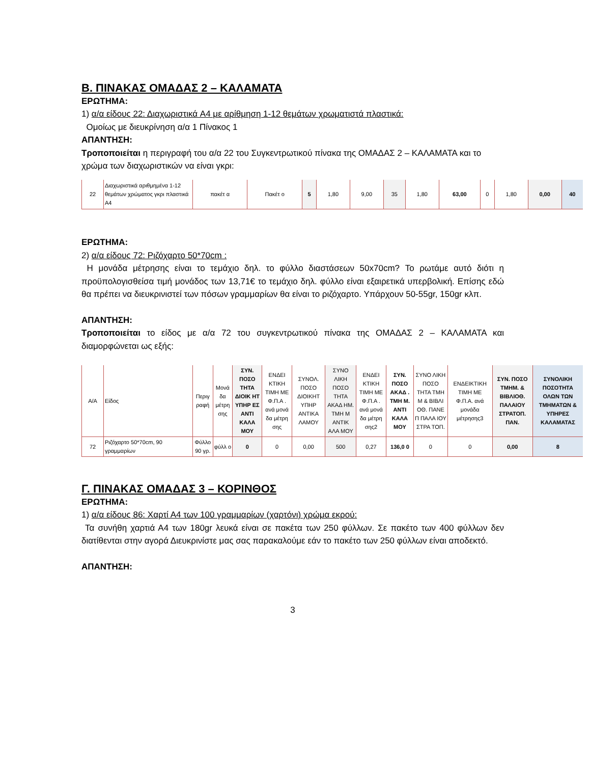Β. ΠΙΝΑΚΑΣ ΟΜΑΔΑΣ 2 – ΚΑΛΑΜΑΤΑ
ΕΡΩΤΗΜΑ:
1) α/α είδους 22: Διαχωριστικά A4 με αρίθμηση 1-12 θεμάτων χρωματιστά πλαστικά:
Ομοίως με διευκρίνηση α/α 1 Πίνακος 1
ΑΠΑΝΤΗΣΗ:
Τροποποιείται η περιγραφή του α/α 22 του Συγκεντρωτικού πίνακα της ΟΜΑΔΑΣ 2 – ΚΑΛΑΜΑΤΑ και το χρώμα των διαχωριστικών να είναι γκρι:
| 22 | Διαχωριστικά αριθμημένα 1-12 θεμάτων χρώματος γκρι πλαστικά A4 | πακέτ α | Πακέτ ο | 5 | 1,80 | 9,00 | 35 | 1,80 | 63,00 | 0 | 1,80 | 0,00 | 40 |
ΕΡΩΤΗΜΑ:
2) α/α είδους 72: Ριζόχαρτο 50*70cm :
Η μονάδα μέτρησης είναι το τεμάχιο δηλ. το φύλλο διαστάσεων 50x70cm? Το ρωτάμε αυτό διότι η προϋπολογισθείσα τιμή μονάδος των 13,71€ το τεμάχιο δηλ. φύλλο είναι εξαιρετικά υπερβολική. Επίσης εδώ θα πρέπει να διευκρινιστεί των πόσων γραμμαρίων θα είναι το ριζόχαρτο. Υπάρχουν 50-55gr, 150gr κλπ.
ΑΠΑΝΤΗΣΗ:
Τροποποιείται το είδος με α/α 72 του συγκεντρωτικού πίνακα της ΟΜΑΔΑΣ 2 – ΚΑΛΑΜΑΤΑ και διαμορφώνεται ως εξής:
| Α/Α | Είδος | Περιγ ραφή | Μονά δα μέτρη σης | ΣΥΝ. ΠΟΣΟ ΤΗΤΑ ΔΙΟΙΚ ΗΤ ΥΠΗΡ ΕΣ ΑΝΤΙ ΚΑΛΑ ΜΟΥ | ΕΝΔΕΙ ΚΤΙΚΗ ΤΙΜΗ ΜΕ Φ.Π.Α . ανά μονά δα μέτρη σης | ΣΥΝΟΛ. ΠΟΣΟ ΔΙΟΙΚΗΤ ΥΠΗΡ ΑΝΤΙΚΑ ΛΑΜΟΥ | ΣΥΝΟ ΛΙΚΗ ΠΟΣΟ ΤΗΤΑ ΑΚΑΔ ΗΜ. ΤΜΗ Μ ΑΝΤΙΚ ΑΛΑ ΜΟΥ | ΕΝΔΕΙ ΚΤΙΚΗ ΤΙΜΗ ΜΕ Φ.Π.Α . ανά μονά δα μέτρη σης2 | ΣΥΝ. ΠΟΣΟ ΑΚΑΔ . ΤΜΗ Μ. ΑΝΤΙ ΚΑΛΑ ΜΟΥ | ΣΥΝΟ ΛΙΚΗ ΠΟΣΟ ΤΗΤΑ ΤΜΗ Μ & ΒΙΒΛΙ ΟΘ. ΠΑΝΕ Π ΠΑΛΑ ΙΟΥ ΣΤΡΑ ΤΟΠ. | ΕΝΔΕΙΚΤΙΚΗ ΤΙΜΗ ΜΕ Φ.Π.Α. ανά μονάδα μέτρησης3 | ΣΥΝ. ΠΟΣΟ ΤΜΗΜ. & ΒΙΒΛΙΟΘ. ΠΑΛΑΙΟΥ ΣΤΡΑΤΟΠ. ΠΑΝ. | ΣΥΝΟΛΙΚΗ ΠΟΣΟΤΗΤΑ ΟΛΩΝ ΤΩΝ ΤΜΗΜΑΤΩΝ & ΥΠΗΡΕΣ ΚΑΛΑΜΑΤΑΣ |
| --- | --- | --- | --- | --- | --- | --- | --- | --- | --- | --- | --- | --- | --- |
| 72 | Ριζόχαρτο 50*70cm, 90 γραμμαρίων | Φύλλο 90 γρ. | φύλλ ο | 0 | 0 | 0,00 | 500 | 0,27 | 136,0 0 | 0 | 0 | 0,00 | 8 |
Γ. ΠΙΝΑΚΑΣ ΟΜΑΔΑΣ 3 – ΚΟΡΙΝΘΟΣ
ΕΡΩΤΗΜΑ:
1) α/α είδους 86: Χαρτί Α4 των 100 γραμμαρίων (χαρτόνι) χρώμα εκρού:
Τα συνήθη χαρτιά Α4 των 180gr λευκά είναι σε πακέτα των 250 φύλλων. Σε πακέτο των 400 φύλλων δεν διατίθενται στην αγορά Διευκρινίστε μας σας παρακαλούμε εάν το πακέτο των 250 φύλλων είναι αποδεκτό.
ΑΠΑΝΤΗΣΗ:
3